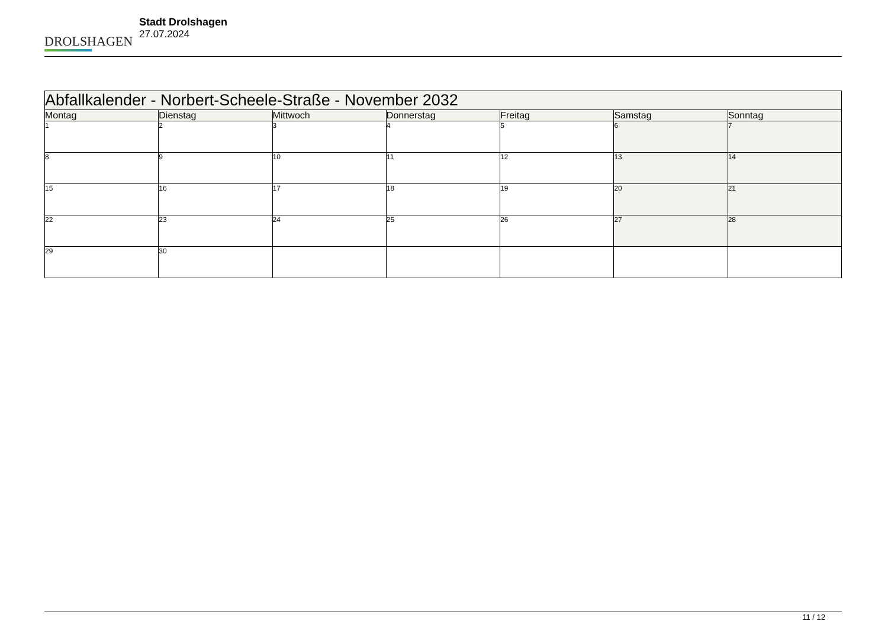DROLSHAGEN
Stadt Drolshagen
27.07.2024
| Abfallkalender - Norbert-Scheele-Straße - November 2032 | | | | | | |
| --- | --- | --- | --- | --- | --- | --- |
| Montag | Dienstag | Mittwoch | Donnerstag | Freitag | Samstag | Sonntag |
| 1 | 2 | 3 | 4 | 5 | 6 | 7 |
| 8 | 9 | 10 | 11 | 12 | 13 | 14 |
| 15 | 16 | 17 | 18 | 19 | 20 | 21 |
| 22 | 23 | 24 | 25 | 26 | 27 | 28 |
| 29 | 30 | | | | | |
11 / 12